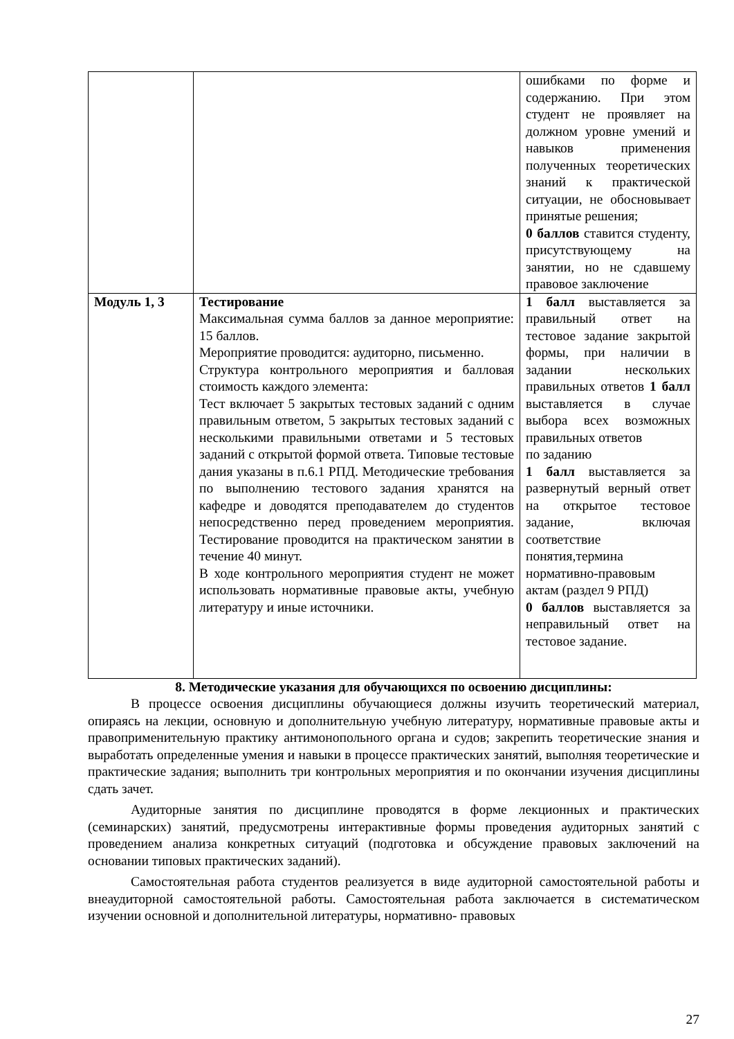| | | ошибками по форме и содержанию. При этом студент не проявляет на должном уровне умений и навыков применения полученных теоретических знаний к практической ситуации, не обосновывает принятые решения; 0 баллов ставится студенту, присутствующему на занятии, но не сдавшему правовое заключение |
| Модуль 1, 3 | Тестирование Максимальная сумма баллов за данное мероприятие: 15 баллов. Мероприятие проводится: аудиторно, письменно. Структура контрольного мероприятия и балловая стоимость каждого элемента: Тест включает 5 закрытых тестовых заданий с одним правильным ответом, 5 закрытых тестовых заданий с несколькими правильными ответами и 5 тестовых заданий с открытой формой ответа. Типовые тестовые дания указаны в п.6.1 РПД. Методические требования по выполнению тестового задания хранятся на кафедре и доводятся преподавателем до студентов непосредственно перед проведением мероприятия. Тестирование проводится на практическом занятии в течение 40 минут. В ходе контрольного мероприятия студент не может использовать нормативные правовые акты, учебную литературу и иные источники. | 1 балл выставляется за правильный ответ на тестовое задание закрытой формы, при наличии в задании нескольких правильных ответов 1 балл выставляется в случае выбора всех возможных правильных ответов по заданию 1 балл выставляется за развернутый верный ответ на открытое тестовое задание, включая соответствие понятия,термина нормативно-правовым актам (раздел 9 РПД) 0 баллов выставляется за неправильный ответ на тестовое задание. |
8. Методические указания для обучающихся по освоению дисциплины:
В процессе освоения дисциплины обучающиеся должны изучить теоретический материал, опираясь на лекции, основную и дополнительную учебную литературу, нормативные правовые акты и правоприменительную практику антимонопольного органа и судов; закрепить теоретические знания и выработать определенные умения и навыки в процессе практических занятий, выполняя теоретические и практические задания; выполнить три контрольных мероприятия и по окончании изучения дисциплины сдать зачет.
Аудиторные занятия по дисциплине проводятся в форме лекционных и практических (семинарских) занятий, предусмотрены интерактивные формы проведения аудиторных занятий с проведением анализа конкретных ситуаций (подготовка и обсуждение правовых заключений на основании типовых практических заданий).
Самостоятельная работа студентов реализуется в виде аудиторной самостоятельной работы и внеаудиторной самостоятельной работы. Самостоятельная работа заключается в систематическом изучении основной и дополнительной литературы, нормативно- правовых
27